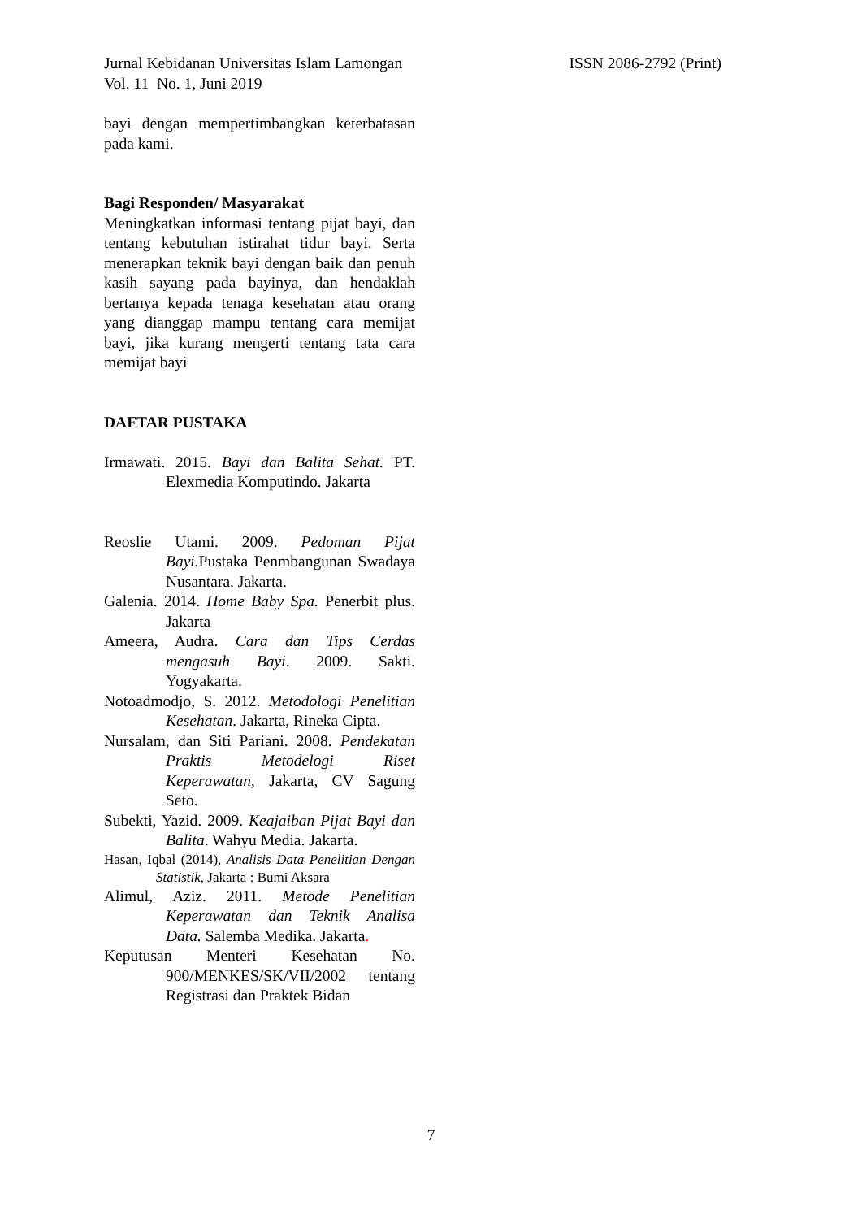Jurnal Kebidanan Universitas Islam Lamongan ISSN 2086-2792 (Print)
Vol. 11 No. 1, Juni 2019
bayi dengan mempertimbangkan keterbatasan pada kami.
Bagi Responden/ Masyarakat
Meningkatkan informasi tentang pijat bayi, dan tentang kebutuhan istirahat tidur bayi. Serta menerapkan teknik bayi dengan baik dan penuh kasih sayang pada bayinya, dan hendaklah bertanya kepada tenaga kesehatan atau orang yang dianggap mampu tentang cara memijat bayi, jika kurang mengerti tentang tata cara memijat bayi
DAFTAR PUSTAKA
Irmawati. 2015. Bayi dan Balita Sehat. PT. Elexmedia Komputindo. Jakarta
Reoslie Utami. 2009. Pedoman Pijat Bayi. Pustaka Penmbangunan Swadaya Nusantara. Jakarta.
Galenia. 2014. Home Baby Spa. Penerbit plus. Jakarta
Ameera, Audra. Cara dan Tips Cerdas mengasuh Bayi. 2009. Sakti. Yogyakarta.
Notoadmodjo, S. 2012. Metodologi Penelitian Kesehatan. Jakarta, Rineka Cipta.
Nursalam, dan Siti Pariani. 2008. Pendekatan Praktis Metodelogi Riset Keperawatan, Jakarta, CV Sagung Seto.
Subekti, Yazid. 2009. Keajaiban Pijat Bayi dan Balita. Wahyu Media. Jakarta.
Hasan, Iqbal (2014), Analisis Data Penelitian Dengan Statistik, Jakarta : Bumi Aksara
Alimul, Aziz. 2011. Metode Penelitian Keperawatan dan Teknik Analisa Data. Salemba Medika. Jakarta.
Keputusan Menteri Kesehatan No. 900/MENKES/SK/VII/2002 tentang Registrasi dan Praktek Bidan
7